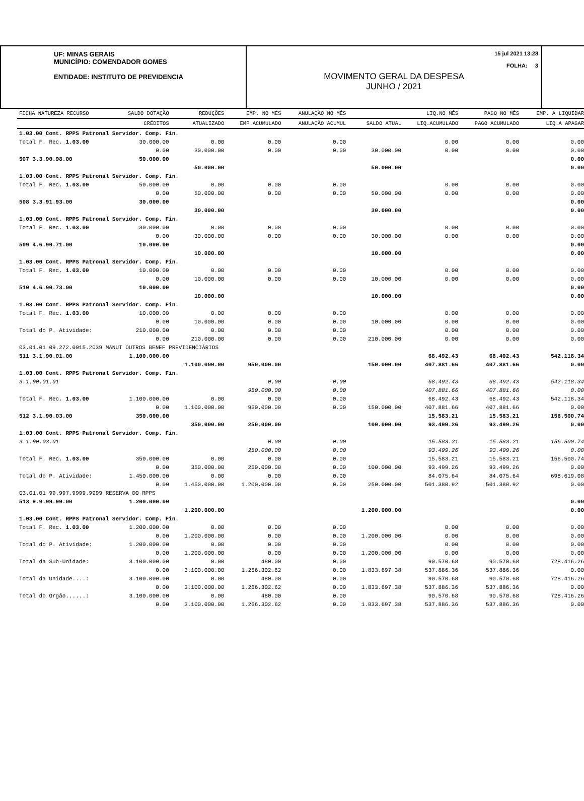UF: MINAS GERAIS
MUNICÍPIO: COMENDADOR GOMES
ENTIDADE: INSTITUTO DE PREVIDENCIA
15 jul 2021 13:28
FOLHA: 3
MOVIMENTO GERAL DA DESPESA
JUNHO / 2021
| FICHA NATUREZA RECURSO | SALDO DOTAÇÃO | REDUÇÕES | EMP. NO MES | ANULAÇÃO NO MÊS | | LIQ.NO MÊS | PAGO NO MÊS | EMP. A LIQUIDAR |
| --- | --- | --- | --- | --- | --- | --- | --- | --- |
| | CRÉDITOS | ATUALIZADO | EMP.ACUMULADO | ANULAÇÃO ACUMUL | SALDO ATUAL | LIQ.ACUMULADO | PAGO ACUMULADO | LIQ.A APAGAR |
| 1.03.00 Cont. RPPS Patronal Servidor. Comp. Fin. | | | | | | | | |
| Total F. Rec. 1.03.00 | 30.000.00 | 0.00 | 0.00 | 0.00 | | 0.00 | 0.00 | 0.00 |
| | 0.00 | 30.000.00 | 0.00 | 0.00 | 30.000.00 | 0.00 | 0.00 | 0.00 |
| 507 3.3.90.98.00 | 50.000.00 | | | | | | | 0.00 |
| | | 50.000.00 | | | 50.000.00 | | | 0.00 |
| 1.03.00 Cont. RPPS Patronal Servidor. Comp. Fin. | | | | | | | | |
| Total F. Rec. 1.03.00 | 50.000.00 | 0.00 | 0.00 | 0.00 | | 0.00 | 0.00 | 0.00 |
| | 0.00 | 50.000.00 | 0.00 | 0.00 | 50.000.00 | 0.00 | 0.00 | 0.00 |
| 508 3.3.91.93.00 | 30.000.00 | | | | | | | 0.00 |
| | | 30.000.00 | | | 30.000.00 | | | 0.00 |
| 1.03.00 Cont. RPPS Patronal Servidor. Comp. Fin. | | | | | | | | |
| Total F. Rec. 1.03.00 | 30.000.00 | 0.00 | 0.00 | 0.00 | | 0.00 | 0.00 | 0.00 |
| | 0.00 | 30.000.00 | 0.00 | 0.00 | 30.000.00 | 0.00 | 0.00 | 0.00 |
| 509 4.6.90.71.00 | 10.000.00 | | | | | | | 0.00 |
| | | 10.000.00 | | | 10.000.00 | | | 0.00 |
| 1.03.00 Cont. RPPS Patronal Servidor. Comp. Fin. | | | | | | | | |
| Total F. Rec. 1.03.00 | 10.000.00 | 0.00 | 0.00 | 0.00 | | 0.00 | 0.00 | 0.00 |
| | 0.00 | 10.000.00 | 0.00 | 0.00 | 10.000.00 | 0.00 | 0.00 | 0.00 |
| 510 4.6.90.73.00 | 10.000.00 | | | | | | | 0.00 |
| | | 10.000.00 | | | 10.000.00 | | | 0.00 |
| 1.03.00 Cont. RPPS Patronal Servidor. Comp. Fin. | | | | | | | | |
| Total F. Rec. 1.03.00 | 10.000.00 | 0.00 | 0.00 | 0.00 | | 0.00 | 0.00 | 0.00 |
| | 0.00 | 10.000.00 | 0.00 | 0.00 | 10.000.00 | 0.00 | 0.00 | 0.00 |
| Total do P. Atividade: | 210.000.00 | 0.00 | 0.00 | 0.00 | | 0.00 | 0.00 | 0.00 |
| | 0.00 | 210.000.00 | 0.00 | 0.00 | 210.000.00 | 0.00 | 0.00 | 0.00 |
| 03.01.01 09.272.0015.2039 MANUT OUTROS BENEF PREVIDENCIÁRIOS | | | | | | | | |
| 511 3.1.90.01.00 | 1.100.000.00 | | | | | 68.492.43 | 68.492.43 | 542.118.34 |
| | | 1.100.000.00 | 950.000.00 | | 150.000.00 | 407.881.66 | 407.881.66 | 0.00 |
| 1.03.00 Cont. RPPS Patronal Servidor. Comp. Fin. | | | | | | | | |
| 3.1.90.01.01 | | | 0.00 | 0.00 | | 68.492.43 | 68.492.43 | 542.118.34 |
| | | | 950.000.00 | 0.00 | | 407.881.66 | 407.881.66 | 0.00 |
| Total F. Rec. 1.03.00 | 1.100.000.00 | 0.00 | 0.00 | 0.00 | | 68.492.43 | 68.492.43 | 542.118.34 |
| | 0.00 | 1.100.000.00 | 950.000.00 | 0.00 | 150.000.00 | 407.881.66 | 407.881.66 | 0.00 |
| 512 3.1.90.03.00 | 350.000.00 | | | | | 15.583.21 | 15.583.21 | 156.500.74 |
| | | 350.000.00 | 250.000.00 | | 100.000.00 | 93.499.26 | 93.499.26 | 0.00 |
| 1.03.00 Cont. RPPS Patronal Servidor. Comp. Fin. | | | | | | | | |
| 3.1.90.03.01 | | | 0.00 | 0.00 | | 15.583.21 | 15.583.21 | 156.500.74 |
| | | | 250.000.00 | 0.00 | | 93.499.26 | 93.499.26 | 0.00 |
| Total F. Rec. 1.03.00 | 350.000.00 | 0.00 | 0.00 | 0.00 | | 15.583.21 | 15.583.21 | 156.500.74 |
| | 0.00 | 350.000.00 | 250.000.00 | 0.00 | 100.000.00 | 93.499.26 | 93.499.26 | 0.00 |
| Total do P. Atividade: | 1.450.000.00 | 0.00 | 0.00 | 0.00 | | 84.075.64 | 84.075.64 | 698.619.08 |
| | 0.00 | 1.450.000.00 | 1.200.000.00 | 0.00 | 250.000.00 | 501.380.92 | 501.380.92 | 0.00 |
| 03.01.01 99.997.9999.9999 RESERVA DO RPPS | | | | | | | | |
| 513 9.9.99.99.00 | 1.200.000.00 | | | | | | | 0.00 |
| | | 1.200.000.00 | | | 1.200.000.00 | | | 0.00 |
| 1.03.00 Cont. RPPS Patronal Servidor. Comp. Fin. | | | | | | | | |
| Total F. Rec. 1.03.00 | 1.200.000.00 | 0.00 | 0.00 | 0.00 | | 0.00 | 0.00 | 0.00 |
| | 0.00 | 1.200.000.00 | 0.00 | 0.00 | 1.200.000.00 | 0.00 | 0.00 | 0.00 |
| Total do P. Atividade: | 1.200.000.00 | 0.00 | 0.00 | 0.00 | | 0.00 | 0.00 | 0.00 |
| | 0.00 | 1.200.000.00 | 0.00 | 0.00 | 1.200.000.00 | 0.00 | 0.00 | 0.00 |
| Total da Sub-Unidade: | 3.100.000.00 | 0.00 | 480.00 | 0.00 | | 90.570.68 | 90.570.68 | 728.416.26 |
| | 0.00 | 3.100.000.00 | 1.266.302.62 | 0.00 | 1.833.697.38 | 537.886.36 | 537.886.36 | 0.00 |
| Total da Unidade....: | 3.100.000.00 | 0.00 | 480.00 | 0.00 | | 90.570.68 | 90.570.68 | 728.416.26 |
| | 0.00 | 3.100.000.00 | 1.266.302.62 | 0.00 | 1.833.697.38 | 537.886.36 | 537.886.36 | 0.00 |
| Total do Orgão......: | 3.100.000.00 | 0.00 | 480.00 | 0.00 | | 90.570.68 | 90.570.68 | 728.416.26 |
| | 0.00 | 3.100.000.00 | 1.266.302.62 | 0.00 | 1.833.697.38 | 537.886.36 | 537.886.36 | 0.00 |